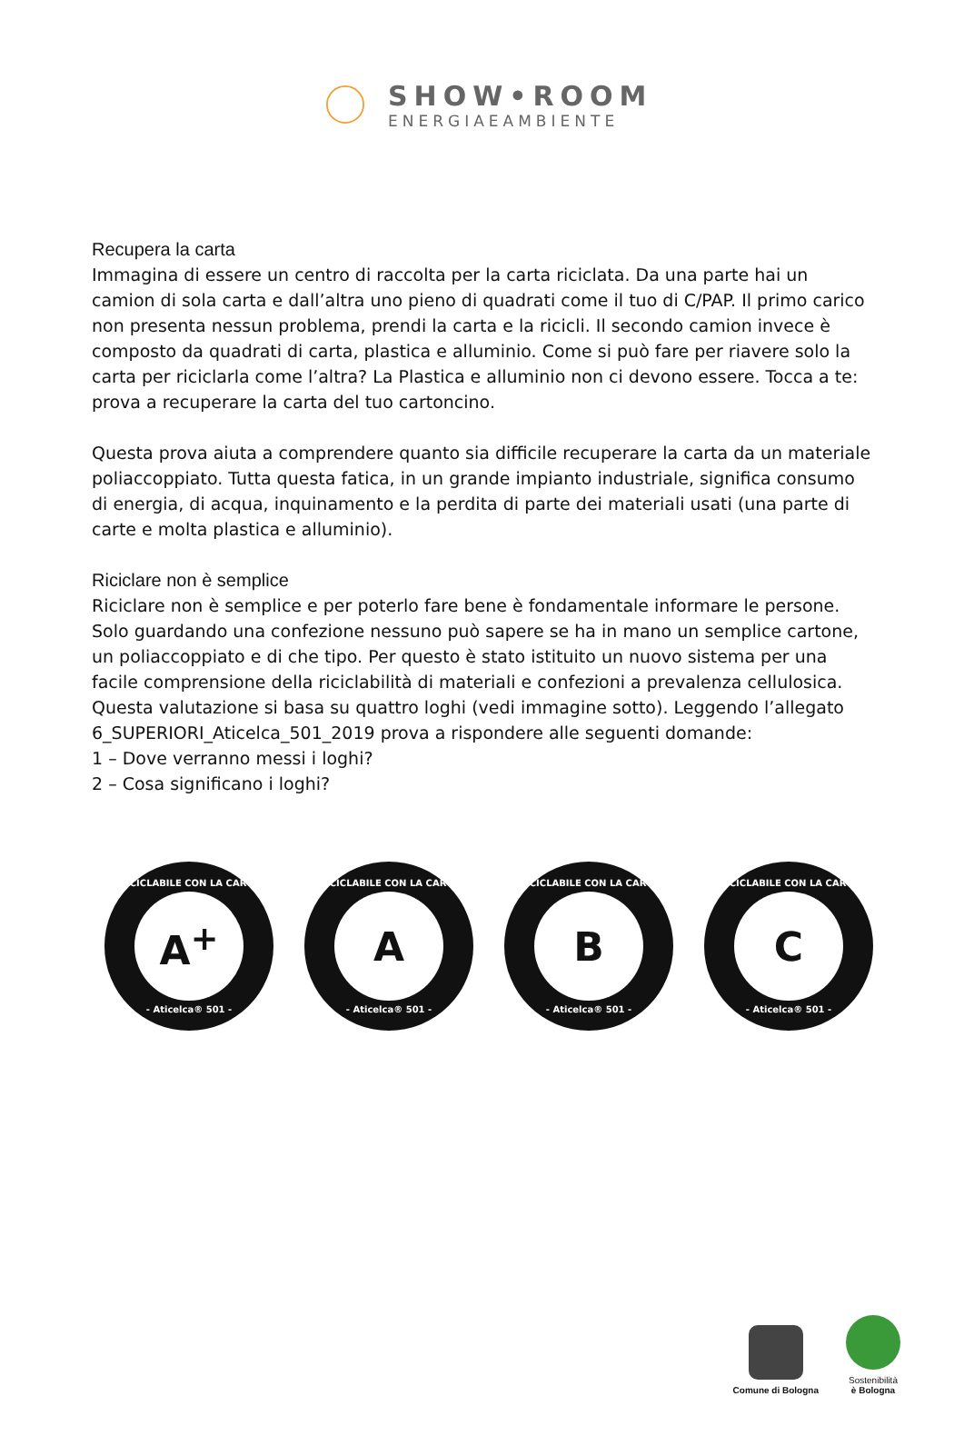SHOW•ROOM
ENERGIAEAMBIENTE
Recupera la carta
Immagina di essere un centro di raccolta per la carta riciclata. Da una parte hai un camion di sola carta e dall’altra uno pieno di quadrati come il tuo di C/PAP. Il primo carico non presenta nessun problema, prendi la carta e la ricicli. Il secondo camion invece è composto da quadrati di carta, plastica e alluminio. Come si può fare per riavere solo la carta per riciclarla come l’altra? La Plastica e alluminio non ci devono essere. Tocca a te: prova a recuperare la carta del tuo cartoncino.
Questa prova aiuta a comprendere quanto sia difficile recuperare la carta da un materiale poliaccoppiato. Tutta questa fatica, in un grande impianto industriale, significa consumo di energia, di acqua, inquinamento e la perdita di parte dei materiali usati (una parte di carte e molta plastica e alluminio).
Riciclare non è semplice
Riciclare non è semplice e per poterlo fare bene è fondamentale informare le persone. Solo guardando una confezione nessuno può sapere se ha in mano un semplice cartone, un poliaccoppiato e di che tipo. Per questo è stato istituito un nuovo sistema per una facile comprensione della riciclabilità di materiali e confezioni a prevalenza cellulosica. Questa valutazione si basa su quattro loghi (vedi immagine sotto). Leggendo l’allegato 6_SUPERIORI_Aticelca_501_2019 prova a rispondere alle seguenti domande:
1 – Dove verranno messi i loghi?
2 – Cosa significano i loghi?
RICICLABILE CON LA CARTA
A<sup>+</sup>
- Aticelca® 501 -
RICICLABILE CON LA CARTA
A
- Aticelca® 501 -
RICICLABILE CON LA CARTA
B
- Aticelca® 501 -
RICICLABILE CON LA CARTA
C
- Aticelca® 501 -
Comune di Bologna
Sostenibilità
è Bologna